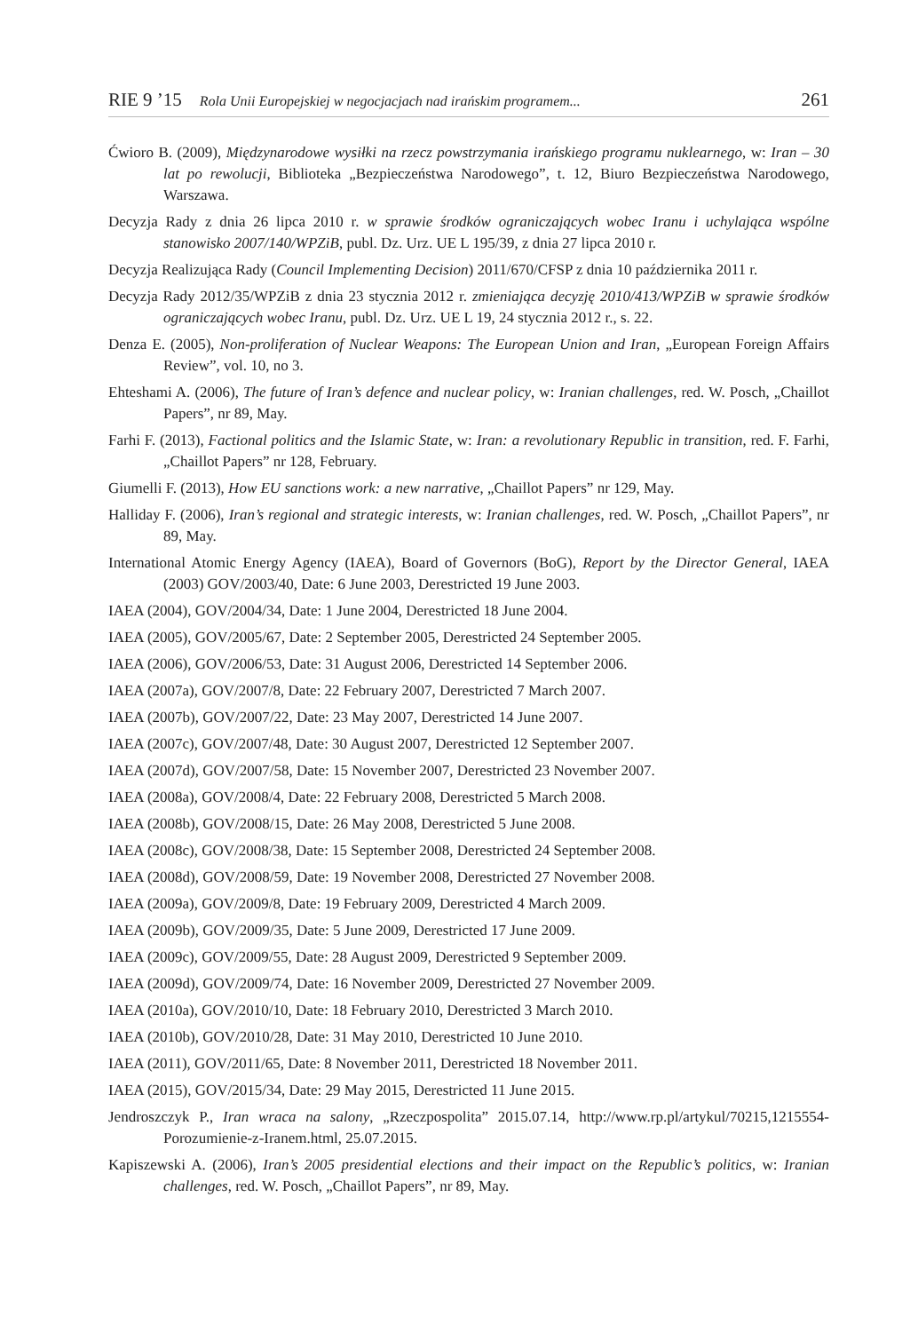RIE 9 ’15 Rola Unii Europejskiej w negocjacjach nad irańskim programem... 261
Ćwioro B. (2009), Międzynarodowe wysiłki na rzecz powstrzymania irańskiego programu nuklearnego, w: Iran – 30 lat po rewolucji, Biblioteka „Bezpieczeństwa Narodowego”, t. 12, Biuro Bezpieczeństwa Narodowego, Warszawa.
Decyzja Rady z dnia 26 lipca 2010 r. w sprawie środków ograniczających wobec Iranu i uchylająca wspólne stanowisko 2007/140/WPZiB, publ. Dz. Urz. UE L 195/39, z dnia 27 lipca 2010 r.
Decyzja Realizująca Rady (Council Implementing Decision) 2011/670/CFSP z dnia 10 października 2011 r.
Decyzja Rady 2012/35/WPZiB z dnia 23 stycznia 2012 r. zmieniająca decyzję 2010/413/WPZiB w sprawie środków ograniczających wobec Iranu, publ. Dz. Urz. UE L 19, 24 stycznia 2012 r., s. 22.
Denza E. (2005), Non-proliferation of Nuclear Weapons: The European Union and Iran, „European Foreign Affairs Review”, vol. 10, no 3.
Ehteshami A. (2006), The future of Iran’s defence and nuclear policy, w: Iranian challenges, red. W. Posch, „Chaillot Papers”, nr 89, May.
Farhi F. (2013), Factional politics and the Islamic State, w: Iran: a revolutionary Republic in transition, red. F. Farhi, „Chaillot Papers” nr 128, February.
Giumelli F. (2013), How EU sanctions work: a new narrative, „Chaillot Papers” nr 129, May.
Halliday F. (2006), Iran’s regional and strategic interests, w: Iranian challenges, red. W. Posch, „Chaillot Papers”, nr 89, May.
International Atomic Energy Agency (IAEA), Board of Governors (BoG), Report by the Director General, IAEA (2003) GOV/2003/40, Date: 6 June 2003, Derestricted 19 June 2003.
IAEA (2004), GOV/2004/34, Date: 1 June 2004, Derestricted 18 June 2004.
IAEA (2005), GOV/2005/67, Date: 2 September 2005, Derestricted 24 September 2005.
IAEA (2006), GOV/2006/53, Date: 31 August 2006, Derestricted 14 September 2006.
IAEA (2007a), GOV/2007/8, Date: 22 February 2007, Derestricted 7 March 2007.
IAEA (2007b), GOV/2007/22, Date: 23 May 2007, Derestricted 14 June 2007.
IAEA (2007c), GOV/2007/48, Date: 30 August 2007, Derestricted 12 September 2007.
IAEA (2007d), GOV/2007/58, Date: 15 November 2007, Derestricted 23 November 2007.
IAEA (2008a), GOV/2008/4, Date: 22 February 2008, Derestricted 5 March 2008.
IAEA (2008b), GOV/2008/15, Date: 26 May 2008, Derestricted 5 June 2008.
IAEA (2008c), GOV/2008/38, Date: 15 September 2008, Derestricted 24 September 2008.
IAEA (2008d), GOV/2008/59, Date: 19 November 2008, Derestricted 27 November 2008.
IAEA (2009a), GOV/2009/8, Date: 19 February 2009, Derestricted 4 March 2009.
IAEA (2009b), GOV/2009/35, Date: 5 June 2009, Derestricted 17 June 2009.
IAEA (2009c), GOV/2009/55, Date: 28 August 2009, Derestricted 9 September 2009.
IAEA (2009d), GOV/2009/74, Date: 16 November 2009, Derestricted 27 November 2009.
IAEA (2010a), GOV/2010/10, Date: 18 February 2010, Derestricted 3 March 2010.
IAEA (2010b), GOV/2010/28, Date: 31 May 2010, Derestricted 10 June 2010.
IAEA (2011), GOV/2011/65, Date: 8 November 2011, Derestricted 18 November 2011.
IAEA (2015), GOV/2015/34, Date: 29 May 2015, Derestricted 11 June 2015.
Jendroszczyk P., Iran wraca na salony, „Rzeczpospolita” 2015.07.14, http://www.rp.pl/artykul/70215,1215554-Porozumienie-z-Iranem.html, 25.07.2015.
Kapiszewski A. (2006), Iran’s 2005 presidential elections and their impact on the Republic’s politics, w: Iranian challenges, red. W. Posch, „Chaillot Papers”, nr 89, May.